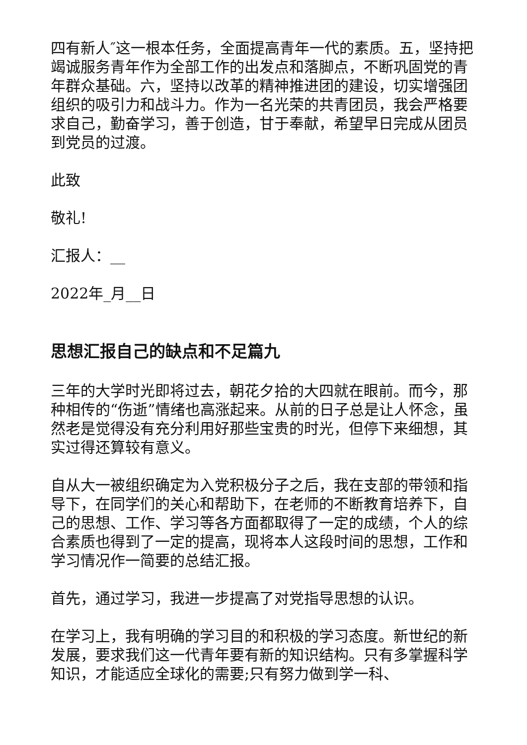四有新人″这一根本任务，全面提高青年一代的素质。五，坚持把竭诚服务青年作为全部工作的出发点和落脚点，不断巩固党的青年群众基础。六，坚持以改革的精神推进团的建设，切实增强团组织的吸引力和战斗力。作为一名光荣的共青团员，我会严格要求自己，勤奋学习，善于创造，甘于奉献，希望早日完成从团员到党员的过渡。
此致
敬礼!
汇报人：__
2022年_月__日
思想汇报自己的缺点和不足篇九
三年的大学时光即将过去，朝花夕拾的大四就在眼前。而今，那种相传的“伤逝”情绪也高涨起来。从前的日子总是让人怀念，虽然老是觉得没有充分利用好那些宝贵的时光，但停下来细想，其实过得还算较有意义。
自从大一被组织确定为入党积极分子之后，我在支部的带领和指导下，在同学们的关心和帮助下，在老师的不断教育培养下，自己的思想、工作、学习等各方面都取得了一定的成绩，个人的综合素质也得到了一定的提高，现将本人这段时间的思想，工作和学习情况作一简要的总结汇报。
首先，通过学习，我进一步提高了对党指导思想的认识。
在学习上，我有明确的学习目的和积极的学习态度。新世纪的新发展，要求我们这一代青年要有新的知识结构。只有多掌握科学知识，才能适应全球化的需要;只有努力做到学一科、